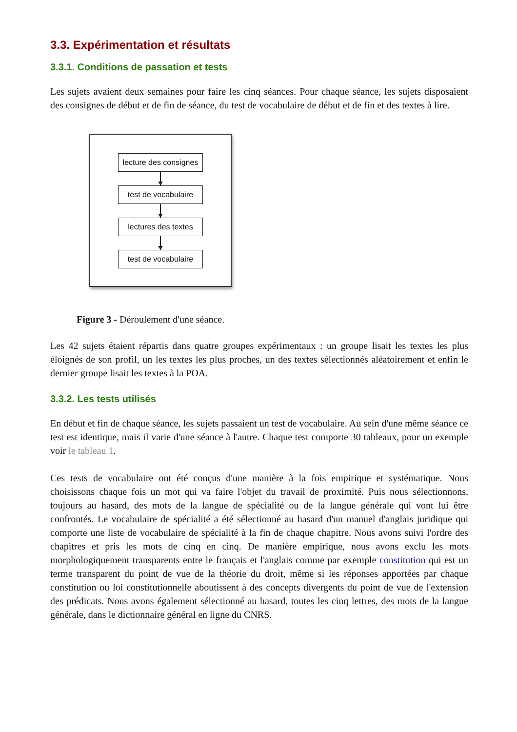3.3. Expérimentation et résultats
3.3.1. Conditions de passation et tests
Les sujets avaient deux semaines pour faire les cinq séances. Pour chaque séance, les sujets disposaient des consignes de début et de fin de séance, du test de vocabulaire de début et de fin et des textes à lire.
lecture des consignes
test de vocabulaire
lectures des textes
test de vocabulaire
Figure 3 - Déroulement d'une séance.
Les 42 sujets étaient répartis dans quatre groupes expérimentaux : un groupe lisait les textes les plus éloignés de son profil, un les textes les plus proches, un des textes sélectionnés aléatoirement et enfin le dernier groupe lisait les textes à la POA.
3.3.2. Les tests utilisés
En début et fin de chaque séance, les sujets passaient un test de vocabulaire. Au sein d'une même séance ce test est identique, mais il varie d'une séance à l'autre. Chaque test comporte 30 tableaux, pour un exemple voir le tableau 1.
Ces tests de vocabulaire ont été conçus d'une manière à la fois empirique et systématique. Nous choisissons chaque fois un mot qui va faire l'objet du travail de proximité. Puis nous sélectionnons, toujours au hasard, des mots de la langue de spécialité ou de la langue générale qui vont lui être confrontés. Le vocabulaire de spécialité a été sélectionné au hasard d'un manuel d'anglais juridique qui comporte une liste de vocabulaire de spécialité à la fin de chaque chapitre. Nous avons suivi l'ordre des chapitres et pris les mots de cinq en cinq. De manière empirique, nous avons exclu les mots morphologiquement transparents entre le français et l'anglais comme par exemple constitution qui est un terme transparent du point de vue de la théorie du droit, même si les réponses apportées par chaque constitution ou loi constitutionnelle aboutissent à des concepts divergents du point de vue de l'extension des prédicats. Nous avons également sélectionné au hasard, toutes les cinq lettres, des mots de la langue générale, dans le dictionnaire général en ligne du CNRS.